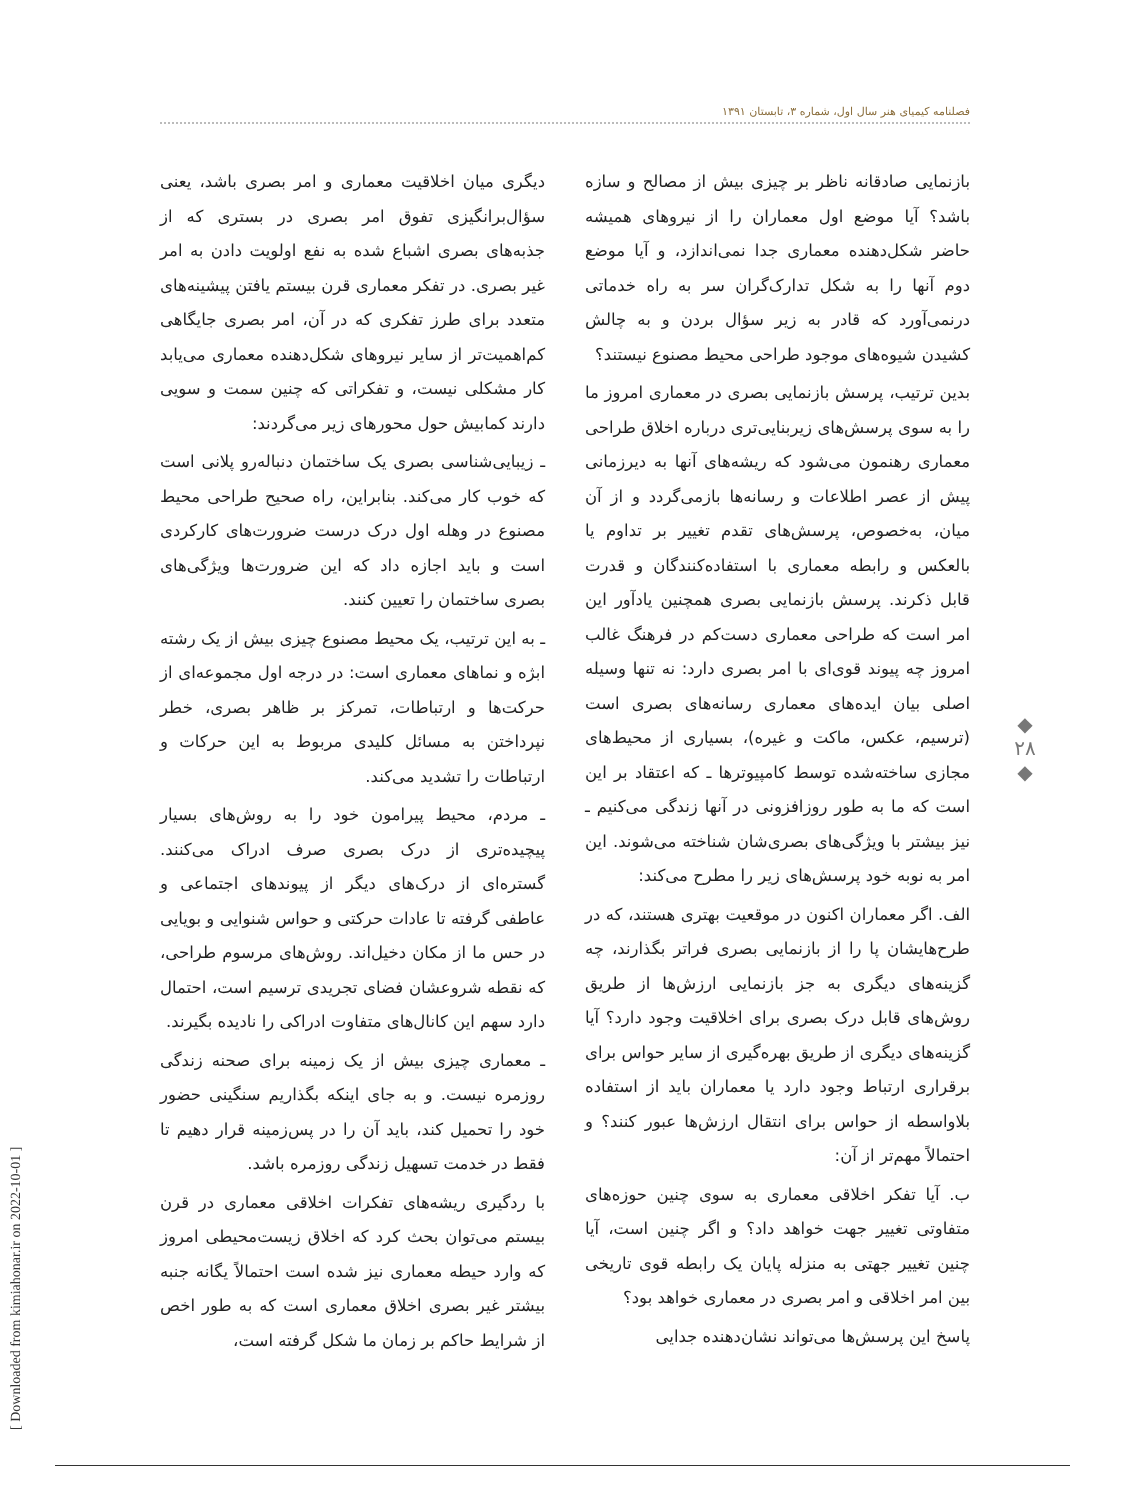فصلنامه کیمیای هنر سال اول، شماره ۳، تابستان ۱۳۹۱
بازنمایی صادقانه ناظر بر چیزی بیش از مصالح و سازه باشد؟ آیا موضع اول معماران را از نیروهای همیشه حاضر شکل‌دهنده معماری جدا نمی‌اندازد، و آیا موضع دوم آنها را به شکل تدارک‌گران سر به راه خدماتی درنمی‌آورد که قادر به زیر سؤال بردن و به چالش کشیدن شیوه‌های موجود طراحی محیط مصنوع نیستند؟
بدین ترتیب، پرسش بازنمایی بصری در معماری امروز ما را به سوی پرسش‌های زیربنایی‌تری درباره اخلاق طراحی معماری رهنمون می‌شود که ریشه‌های آنها به دیرزمانی پیش از عصر اطلاعات و رسانه‌ها بازمی‌گردد و از آن میان، به‌خصوص، پرسش‌های تقدم تغییر بر تداوم یا بالعکس و رابطه معماری با استفاده‌کنندگان و قدرت قابل ذکرند. پرسش بازنمایی بصری همچنین یادآور این امر است که طراحی معماری دست‌کم در فرهنگ غالب امروز چه پیوند قوی‌ای با امر بصری دارد: نه تنها وسیله اصلی بیان ایده‌های معماری رسانه‌های بصری است (ترسیم، عکس، ماکت و غیره)، بسیاری از محیط‌های مجازی ساخته‌شده توسط کامپیوترها ـ که اعتقاد بر این است که ما به طور روزافزونی در آنها زندگی می‌کنیم ـ نیز بیشتر با ویژگی‌های بصری‌شان شناخته می‌شوند. این امر به نوبه خود پرسش‌های زیر را مطرح می‌کند:
الف. اگر معماران اکنون در موقعیت بهتری هستند، که در طرح‌هایشان پا را از بازنمایی بصری فراتر بگذارند، چه گزینه‌های دیگری به جز بازنمایی ارزش‌ها از طریق روش‌های قابل درک بصری برای اخلاقیت وجود دارد؟ آیا گزینه‌های دیگری از طریق بهره‌گیری از سایر حواس برای برقراری ارتباط وجود دارد یا معماران باید از استفاده بلاواسطه از حواس برای انتقال ارزش‌ها عبور کنند؟ و احتمالاً مهم‌تر از آن:
ب. آیا تفکر اخلاقی معماری به سوی چنین حوزه‌های متفاوتی تغییر جهت خواهد داد؟ و اگر چنین است، آیا چنین تغییر جهتی به منزله پایان یک رابطه قوی تاریخی بین امر اخلاقی و امر بصری در معماری خواهد بود؟
پاسخ این پرسش‌ها می‌تواند نشان‌دهنده جدایی
دیگری میان اخلاقیت معماری و امر بصری باشد، یعنی سؤال‌برانگیزی تفوق امر بصری در بستری که از جذبه‌های بصری اشباع شده به نفع اولویت دادن به امر غیر بصری. در تفکر معماری قرن بیستم یافتن پیشینه‌های متعدد برای طرز تفکری که در آن، امر بصری جایگاهی کم‌اهمیت‌تر از سایر نیروهای شکل‌دهنده معماری می‌یابد کار مشکلی نیست، و تفکراتی که چنین سمت و سویی دارند کمابیش حول محورهای زیر می‌گردند:
ـ زیبایی‌شناسی بصری یک ساختمان دنباله‌رو پلانی است که خوب کار می‌کند. بنابراین، راه صحیح طراحی محیط مصنوع در وهله اول درک درست ضرورت‌های کارکردی است و باید اجازه داد که این ضرورت‌ها ویژگی‌های بصری ساختمان را تعیین کنند.
ـ به این ترتیب، یک محیط مصنوع چیزی بیش از یک رشته ابژه و نماهای معماری است: در درجه اول مجموعه‌ای از حرکت‌ها و ارتباطات، تمرکز بر ظاهر بصری، خطر نپرداختن به مسائل کلیدی مربوط به این حرکات و ارتباطات را تشدید می‌کند.
ـ مردم، محیط پیرامون خود را به روش‌های بسیار پیچیده‌تری از درک بصری صرف ادراک می‌کنند. گستره‌ای از درک‌های دیگر از پیوندهای اجتماعی و عاطفی گرفته تا عادات حرکتی و حواس شنوایی و بویایی در حس ما از مکان دخیل‌اند. روش‌های مرسوم طراحی، که نقطه شروعشان فضای تجریدی ترسیم است، احتمال دارد سهم این کانال‌های متفاوت ادراکی را نادیده بگیرند.
ـ معماری چیزی بیش از یک زمینه برای صحنه زندگی روزمره نیست. و به جای اینکه بگذاریم سنگینی حضور خود را تحمیل کند، باید آن را در پس‌زمینه قرار دهیم تا فقط در خدمت تسهیل زندگی روزمره باشد.
با ردگیری ریشه‌های تفکرات اخلاقی معماری در قرن بیستم می‌توان بحث کرد که اخلاق زیست‌محیطی امروز که وارد حیطه معماری نیز شده است احتمالاً یگانه جنبه بیشتر غیر بصری اخلاق معماری است که به طور اخص از شرایط حاکم بر زمان ما شکل گرفته است،
◆
۲۸
◆
[ Downloaded from kimiahonar.ir on 2022-10-01 ]